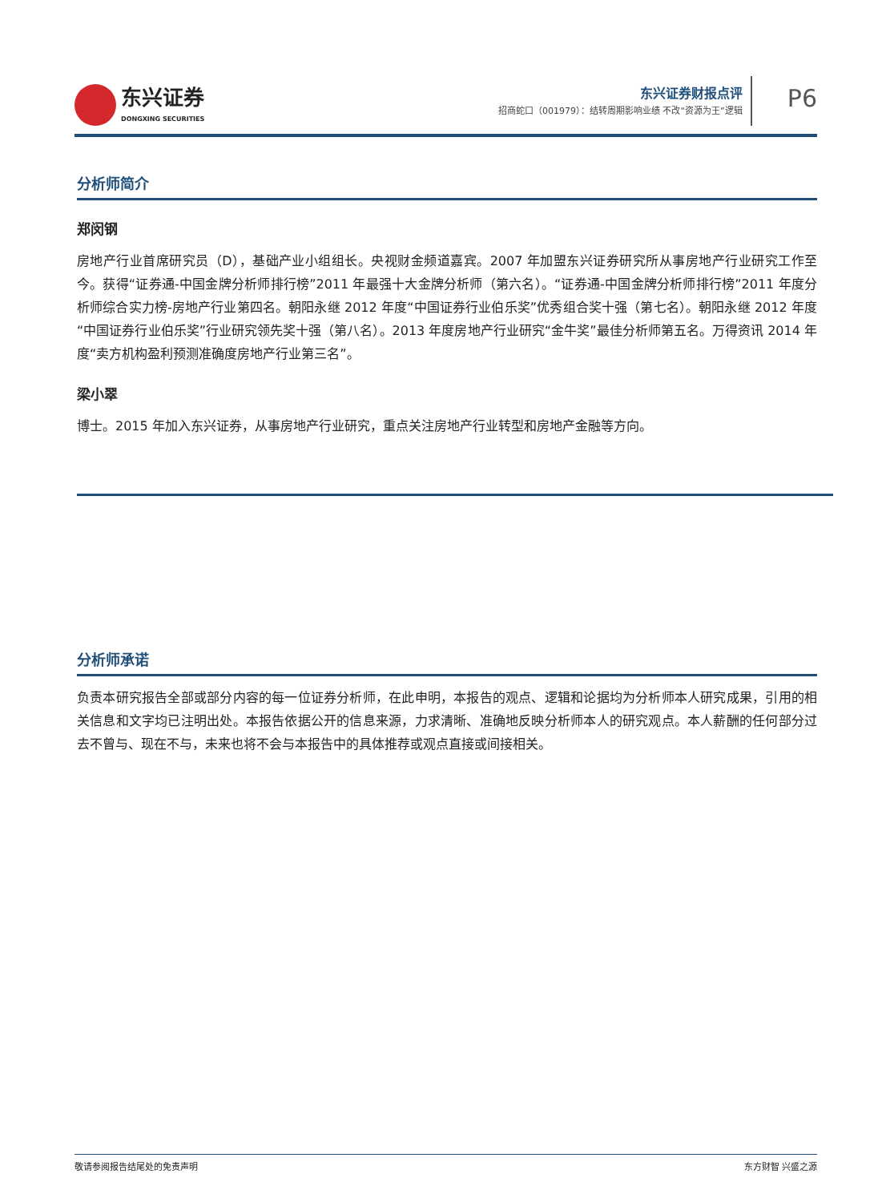东兴证券
DONGXING SECURITIES
东兴证券财报点评
招商蛇口（001979）：结转周期影响业绩 不改“资源为王”逻辑
P6
分析师简介
郑闵钢
房地产行业首席研究员（D），基础产业小组组长。央视财金频道嘉宾。2007 年加盟东兴证券研究所从事房地产行业研究工作至今。获得“证券通-中国金牌分析师排行榜”2011 年最强十大金牌分析师（第六名）。“证券通-中国金牌分析师排行榜”2011 年度分析师综合实力榜-房地产行业第四名。朝阳永继 2012 年度“中国证券行业伯乐奖”优秀组合奖十强（第七名）。朝阳永继 2012 年度“中国证券行业伯乐奖”行业研究领先奖十强（第八名）。2013 年度房地产行业研究“金牛奖”最佳分析师第五名。万得资讯 2014 年度“卖方机构盈利预测准确度房地产行业第三名”。
梁小翠
博士。2015 年加入东兴证券，从事房地产行业研究，重点关注房地产行业转型和房地产金融等方向。
分析师承诺
负责本研究报告全部或部分内容的每一位证券分析师，在此申明，本报告的观点、逻辑和论据均为分析师本人研究成果，引用的相关信息和文字均已注明出处。本报告依据公开的信息来源，力求清晰、准确地反映分析师本人的研究观点。本人薪酬的任何部分过去不曾与、现在不与，未来也将不会与本报告中的具体推荐或观点直接或间接相关。
敬请参阅报告结尾处的免责声明 东方财智 兴盛之源